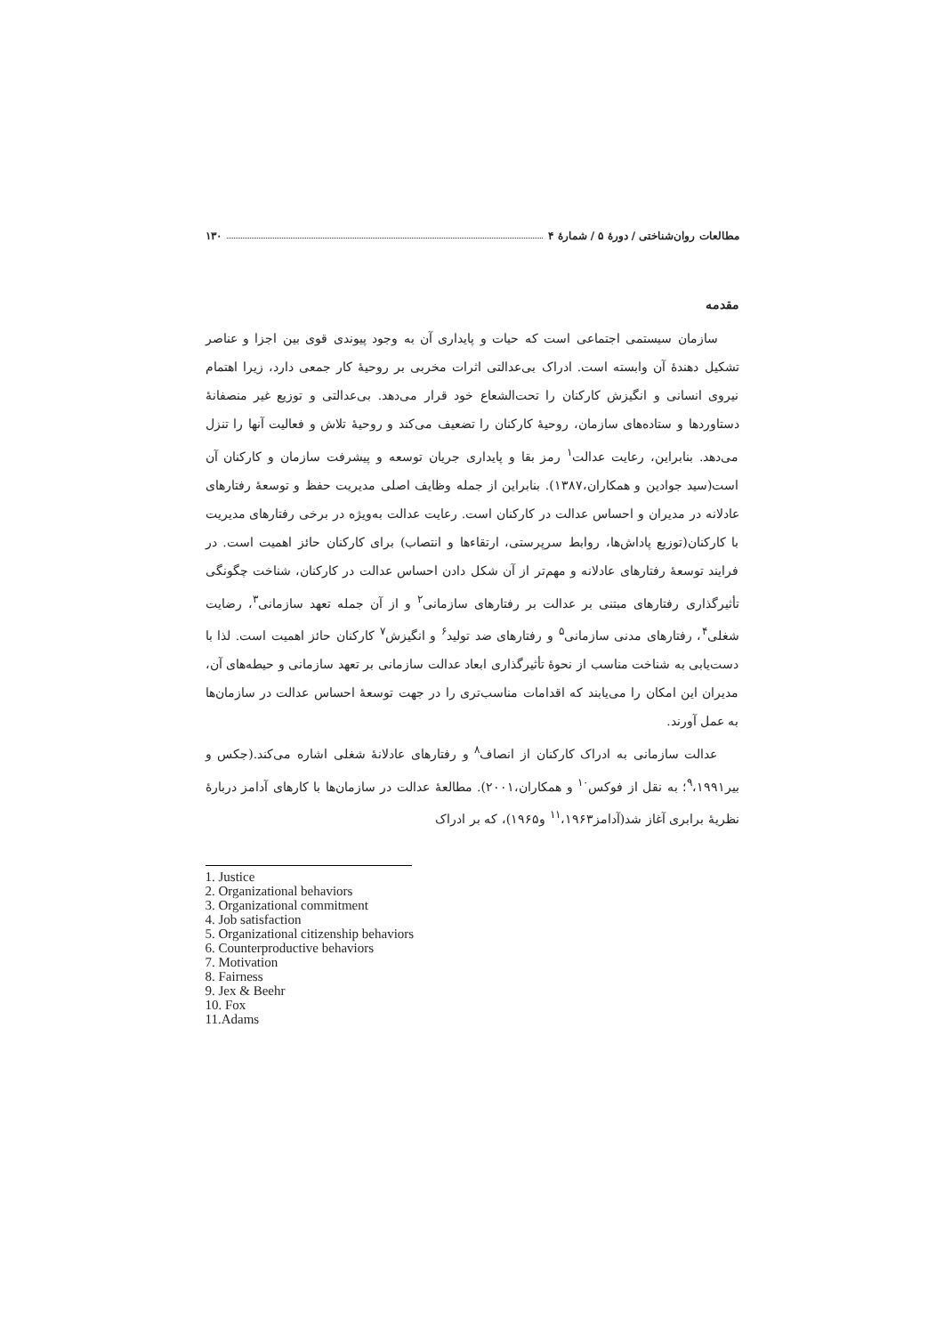مطالعات روان‌شناختی / دورهٔ ۵ / شمارهٔ ۴ ۱۳۰
مقدمه
سازمان سیستمی اجتماعی است که حیات و پایداری آن به وجود پیوندی قوی بین اجزا و عناصر تشکیل دهندهٔ آن وابسته است. ادراک بی‌عدالتی اثرات مخربی بر روحیهٔ کار جمعی دارد، زیرا اهتمام نیروی انسانی و انگیزش کارکنان را تحت‌الشعاع خود قرار می‌دهد. بی‌عدالتی و توزیع غیر منصفانهٔ دستاوردها و ستاده‌های سازمان، روحیهٔ کارکنان را تضعیف می‌کند و روحیهٔ تلاش و فعالیت آنها را تنزل می‌دهد. بنابراین، رعایت عدالت<sup>۱</sup> رمز بقا و پایداری جریان توسعه و پیشرفت سازمان و کارکنان آن است(سید جوادین و همکاران،۱۳۸۷). بنابراین از جمله وظایف اصلی مدیریت حفظ و توسعهٔ رفتارهای عادلانه در مدیران و احساس عدالت در کارکنان است. رعایت عدالت به‌ویژه در برخی رفتارهای مدیریت با کارکنان(توزیع پاداش‌ها، روابط سرپرستی، ارتقاءها و انتصاب) برای کارکنان حائز اهمیت است. در فرایند توسعهٔ رفتارهای عادلانه و مهم‌تر از آن شکل دادن احساس عدالت در کارکنان، شناخت چگونگی تأثیرگذاری رفتارهای مبتنی بر عدالت بر رفتارهای سازمانی<sup>۲</sup> و از آن جمله تعهد سازمانی<sup>۳</sup>، رضایت شغلی<sup>۴</sup>، رفتارهای مدنی سازمانی<sup>۵</sup> و رفتارهای ضد تولید<sup>۶</sup> و انگیزش<sup>۷</sup> کارکنان حائز اهمیت است. لذا با دست‌یابی به شناخت مناسب از نحوهٔ تأثیرگذاری ابعاد عدالت سازمانی بر تعهد سازمانی و حیطه‌های آن، مدیران این امکان را می‌یابند که اقدامات مناسب‌تری را در جهت توسعهٔ احساس عدالت در سازمان‌ها به عمل آورند.
عدالت سازمانی به ادراک کارکنان از انصاف<sup>۸</sup> و رفتارهای عادلانهٔ شغلی اشاره می‌کند.(جکس و بیر<sup>۹</sup>،۱۹۹۱؛ به نقل از فوکس<sup>۱۰</sup> و همکاران،۲۰۰۱). مطالعهٔ عدالت در سازمان‌ها با کارهای آدامز دربارهٔ نظریهٔ برابری آغاز شد(آدامز<sup>۱۱</sup>،۱۹۶۳ و۱۹۶۵)، که بر ادراک
1. Justice
2. Organizational behaviors
3. Organizational commitment
4. Job satisfaction
5. Organizational citizenship behaviors
6. Counterproductive behaviors
7. Motivation
8. Fairness
9. Jex & Beehr
10. Fox
11.Adams